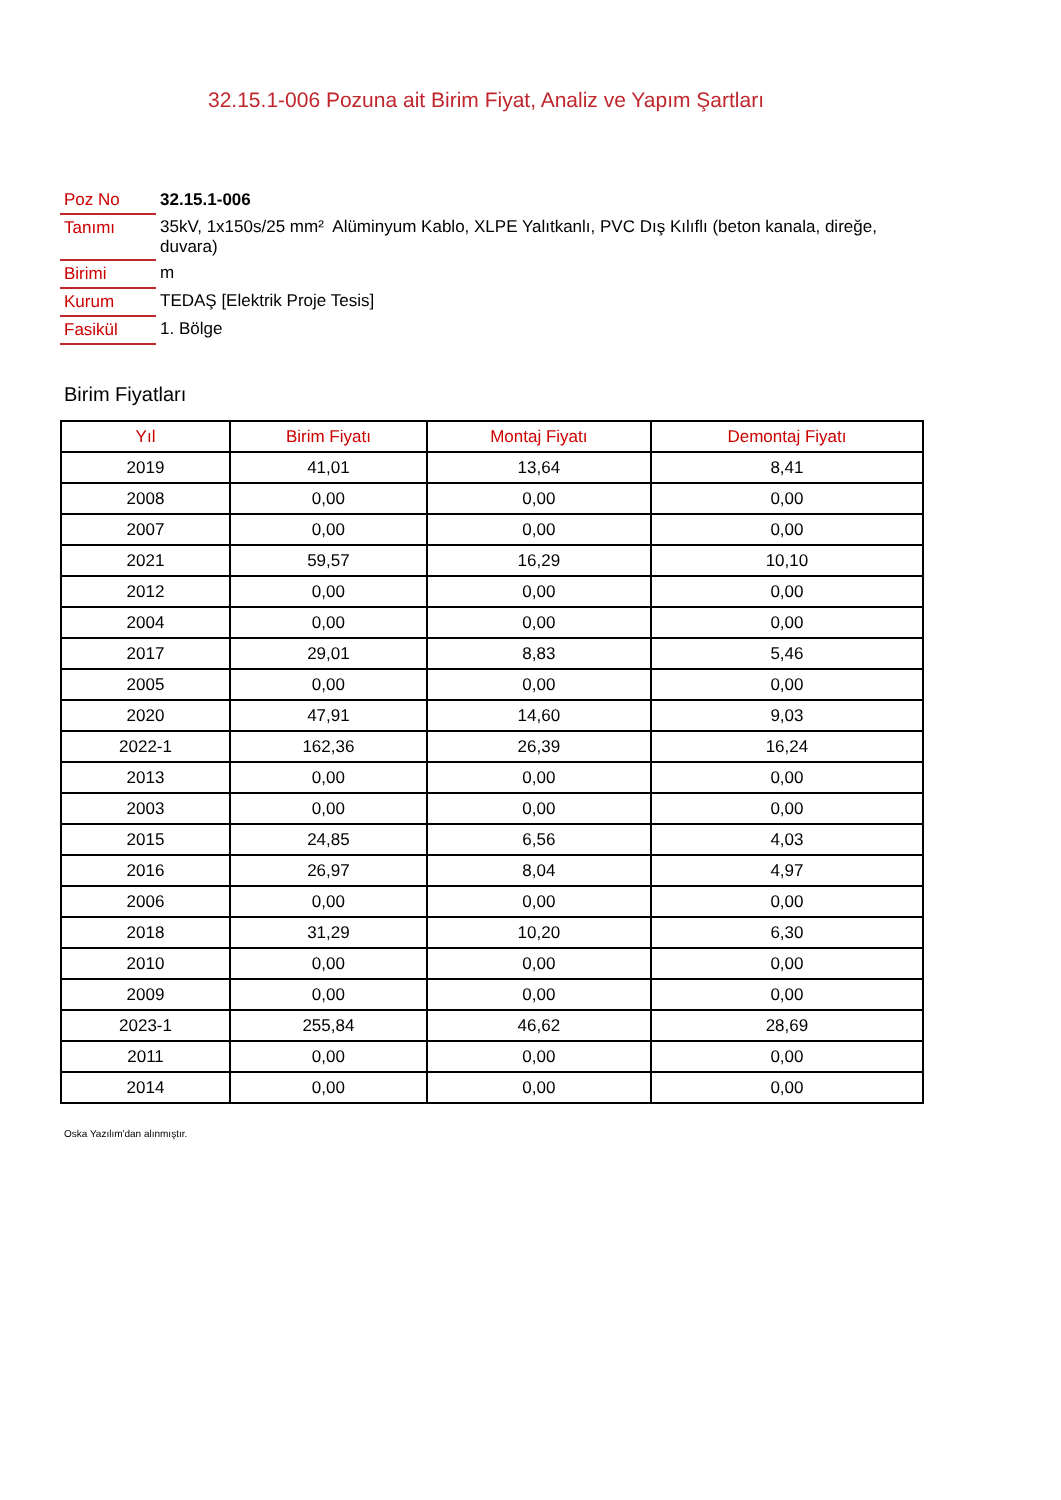32.15.1-006 Pozuna ait Birim Fiyat, Analiz ve Yapım Şartları
| Poz No | 32.15.1-006 |
| Tanımı | 35kV, 1x150s/25 mm² Alüminyum Kablo, XLPE Yalıtkanlı, PVC Dış Kılıflı (beton kanala, direğe, duvara) |
| Birimi | m |
| Kurum | TEDAŞ [Elektrik Proje Tesis] |
| Fasikül | 1. Bölge |
Birim Fiyatları
| Yıl | Birim Fiyatı | Montaj Fiyatı | Demontaj Fiyatı |
| --- | --- | --- | --- |
| 2019 | 41,01 | 13,64 | 8,41 |
| 2008 | 0,00 | 0,00 | 0,00 |
| 2007 | 0,00 | 0,00 | 0,00 |
| 2021 | 59,57 | 16,29 | 10,10 |
| 2012 | 0,00 | 0,00 | 0,00 |
| 2004 | 0,00 | 0,00 | 0,00 |
| 2017 | 29,01 | 8,83 | 5,46 |
| 2005 | 0,00 | 0,00 | 0,00 |
| 2020 | 47,91 | 14,60 | 9,03 |
| 2022-1 | 162,36 | 26,39 | 16,24 |
| 2013 | 0,00 | 0,00 | 0,00 |
| 2003 | 0,00 | 0,00 | 0,00 |
| 2015 | 24,85 | 6,56 | 4,03 |
| 2016 | 26,97 | 8,04 | 4,97 |
| 2006 | 0,00 | 0,00 | 0,00 |
| 2018 | 31,29 | 10,20 | 6,30 |
| 2010 | 0,00 | 0,00 | 0,00 |
| 2009 | 0,00 | 0,00 | 0,00 |
| 2023-1 | 255,84 | 46,62 | 28,69 |
| 2011 | 0,00 | 0,00 | 0,00 |
| 2014 | 0,00 | 0,00 | 0,00 |
Oska Yazılım'dan alınmıştır.